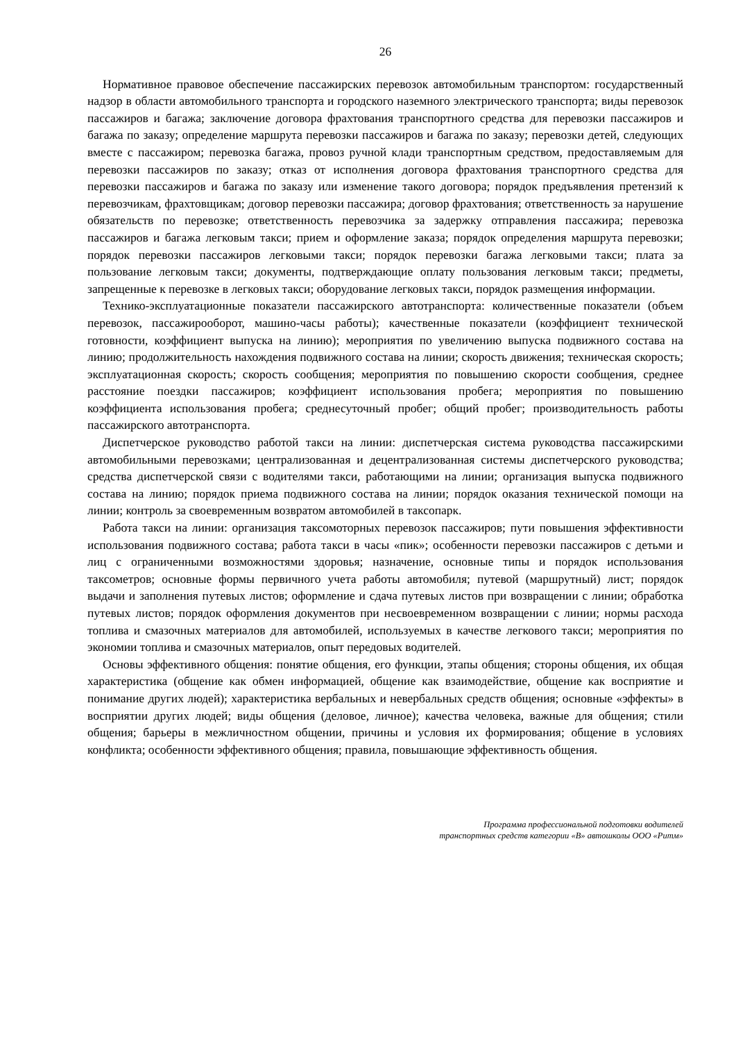26
Нормативное правовое обеспечение пассажирских перевозок автомобильным транспортом: государственный надзор в области автомобильного транспорта и городского наземного электрического транспорта; виды перевозок пассажиров и багажа; заключение договора фрахтования транспортного средства для перевозки пассажиров и багажа по заказу; определение маршрута перевозки пассажиров и багажа по заказу; перевозки детей, следующих вместе с пассажиром; перевозка багажа, провоз ручной клади транспортным средством, предоставляемым для перевозки пассажиров по заказу; отказ от исполнения договора фрахтования транспортного средства для перевозки пассажиров и багажа по заказу или изменение такого договора; порядок предъявления претензий к перевозчикам, фрахтовщикам; договор перевозки пассажира; договор фрахтования; ответственность за нарушение обязательств по перевозке; ответственность перевозчика за задержку отправления пассажира; перевозка пассажиров и багажа легковым такси; прием и оформление заказа; порядок определения маршрута перевозки; порядок перевозки пассажиров легковыми такси; порядок перевозки багажа легковыми такси; плата за пользование легковым такси; документы, подтверждающие оплату пользования легковым такси; предметы, запрещенные к перевозке в легковых такси; оборудование легковых такси, порядок размещения информации.
Технико-эксплуатационные показатели пассажирского автотранспорта: количественные показатели (объем перевозок, пассажирооборот, машино-часы работы); качественные показатели (коэффициент технической готовности, коэффициент выпуска на линию); мероприятия по увеличению выпуска подвижного состава на линию; продолжительность нахождения подвижного состава на линии; скорость движения; техническая скорость; эксплуатационная скорость; скорость сообщения; мероприятия по повышению скорости сообщения, среднее расстояние поездки пассажиров; коэффициент использования пробега; мероприятия по повышению коэффициента использования пробега; среднесуточный пробег; общий пробег; производительность работы пассажирского автотранспорта.
Диспетчерское руководство работой такси на линии: диспетчерская система руководства пассажирскими автомобильными перевозками; централизованная и децентрализованная системы диспетчерского руководства; средства диспетчерской связи с водителями такси, работающими на линии; организация выпуска подвижного состава на линию; порядок приема подвижного состава на линии; порядок оказания технической помощи на линии; контроль за своевременным возвратом автомобилей в таксопарк.
Работа такси на линии: организация таксомоторных перевозок пассажиров; пути повышения эффективности использования подвижного состава; работа такси в часы «пик»; особенности перевозки пассажиров с детьми и лиц с ограниченными возможностями здоровья; назначение, основные типы и порядок использования таксометров; основные формы первичного учета работы автомобиля; путевой (маршрутный) лист; порядок выдачи и заполнения путевых листов; оформление и сдача путевых листов при возвращении с линии; обработка путевых листов; порядок оформления документов при несвоевременном возвращении с линии; нормы расхода топлива и смазочных материалов для автомобилей, используемых в качестве легкового такси; мероприятия по экономии топлива и смазочных материалов, опыт передовых водителей.
Основы эффективного общения: понятие общения, его функции, этапы общения; стороны общения, их общая характеристика (общение как обмен информацией, общение как взаимодействие, общение как восприятие и понимание других людей); характеристика вербальных и невербальных средств общения; основные «эффекты» в восприятии других людей; виды общения (деловое, личное); качества человека, важные для общения; стили общения; барьеры в межличностном общении, причины и условия их формирования; общение в условиях конфликта; особенности эффективного общения; правила, повышающие эффективность общения.
Программа профессиональной подготовки водителей
транспортных средств категории «В» автошколы ООО «Ритм»